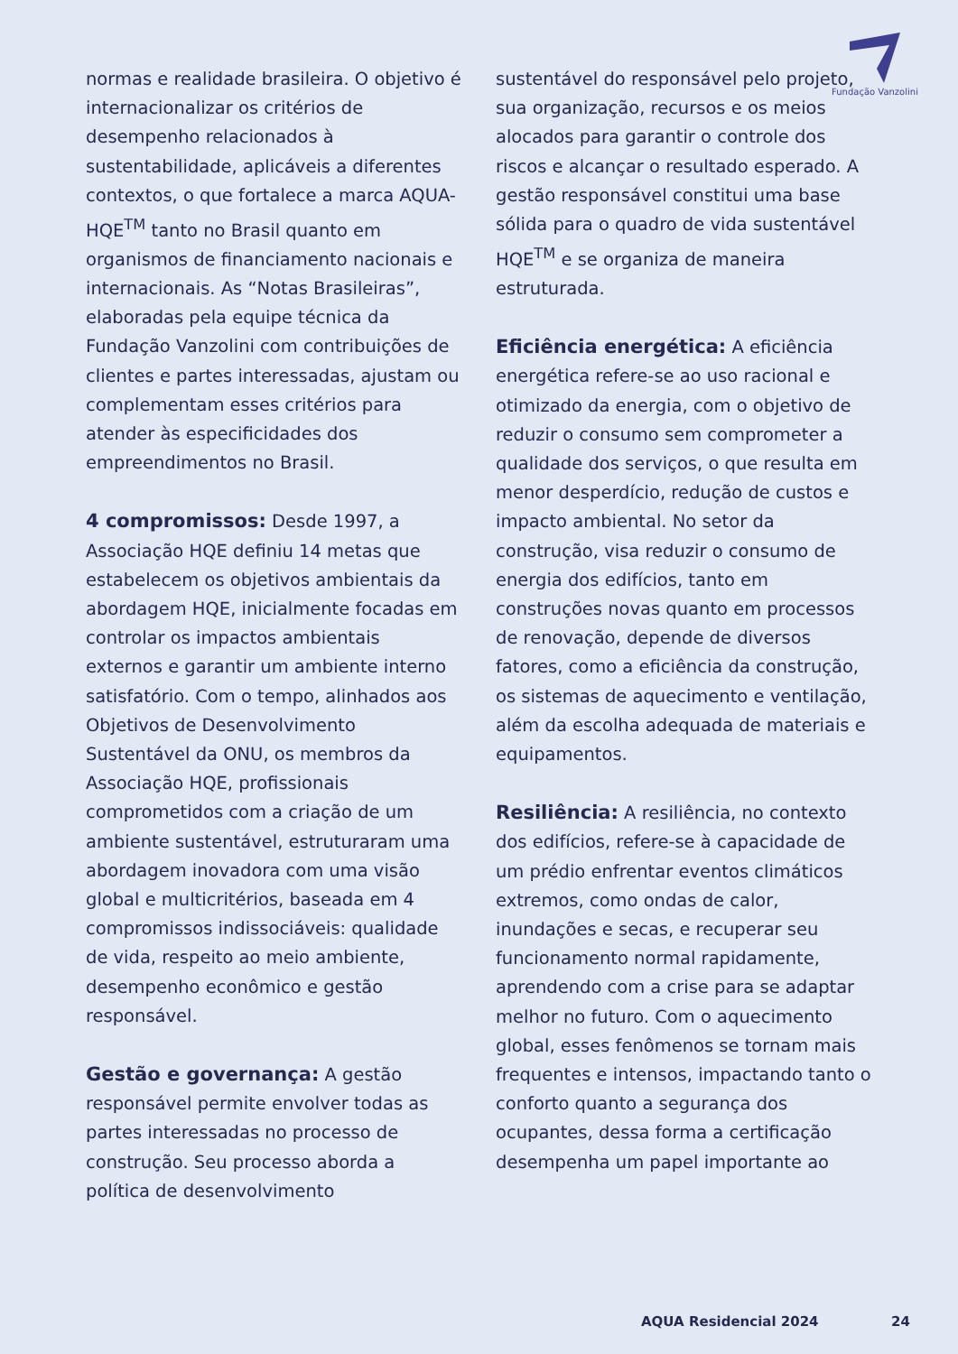Fundação Vanzolini
normas e realidade brasileira. O objetivo é internacionalizar os critérios de desempenho relacionados à sustentabilidade, aplicáveis a diferentes contextos, o que fortalece a marca AQUA-HQE<sup>TM</sup> tanto no Brasil quanto em organismos de financiamento nacionais e internacionais. As “Notas Brasileiras”, elaboradas pela equipe técnica da Fundação Vanzolini com contribuições de clientes e partes interessadas, ajustam ou complementam esses critérios para atender às especificidades dos empreendimentos no Brasil.
4 compromissos: Desde 1997, a Associação HQE definiu 14 metas que estabelecem os objetivos ambientais da abordagem HQE, inicialmente focadas em controlar os impactos ambientais externos e garantir um ambiente interno satisfatório. Com o tempo, alinhados aos Objetivos de Desenvolvimento Sustentável da ONU, os membros da Associação HQE, profissionais comprometidos com a criação de um ambiente sustentável, estruturaram uma abordagem inovadora com uma visão global e multicritérios, baseada em 4 compromissos indissociáveis: qualidade de vida, respeito ao meio ambiente, desempenho econômico e gestão responsável.
Gestão e governança: A gestão responsável permite envolver todas as partes interessadas no processo de construção. Seu processo aborda a política de desenvolvimento
sustentável do responsável pelo projeto, sua organização, recursos e os meios alocados para garantir o controle dos riscos e alcançar o resultado esperado. A gestão responsável constitui uma base sólida para o quadro de vida sustentável HQE<sup>TM</sup> e se organiza de maneira estruturada.
Eficiência energética: A eficiência energética refere-se ao uso racional e otimizado da energia, com o objetivo de reduzir o consumo sem comprometer a qualidade dos serviços, o que resulta em menor desperdício, redução de custos e impacto ambiental. No setor da construção, visa reduzir o consumo de energia dos edifícios, tanto em construções novas quanto em processos de renovação, depende de diversos fatores, como a eficiência da construção, os sistemas de aquecimento e ventilação, além da escolha adequada de materiais e equipamentos.
Resiliência: A resiliência, no contexto dos edifícios, refere-se à capacidade de um prédio enfrentar eventos climáticos extremos, como ondas de calor, inundações e secas, e recuperar seu funcionamento normal rapidamente, aprendendo com a crise para se adaptar melhor no futuro. Com o aquecimento global, esses fenômenos se tornam mais frequentes e intensos, impactando tanto o conforto quanto a segurança dos ocupantes, dessa forma a certificação desempenha um papel importante ao
AQUA Residencial 2024 24